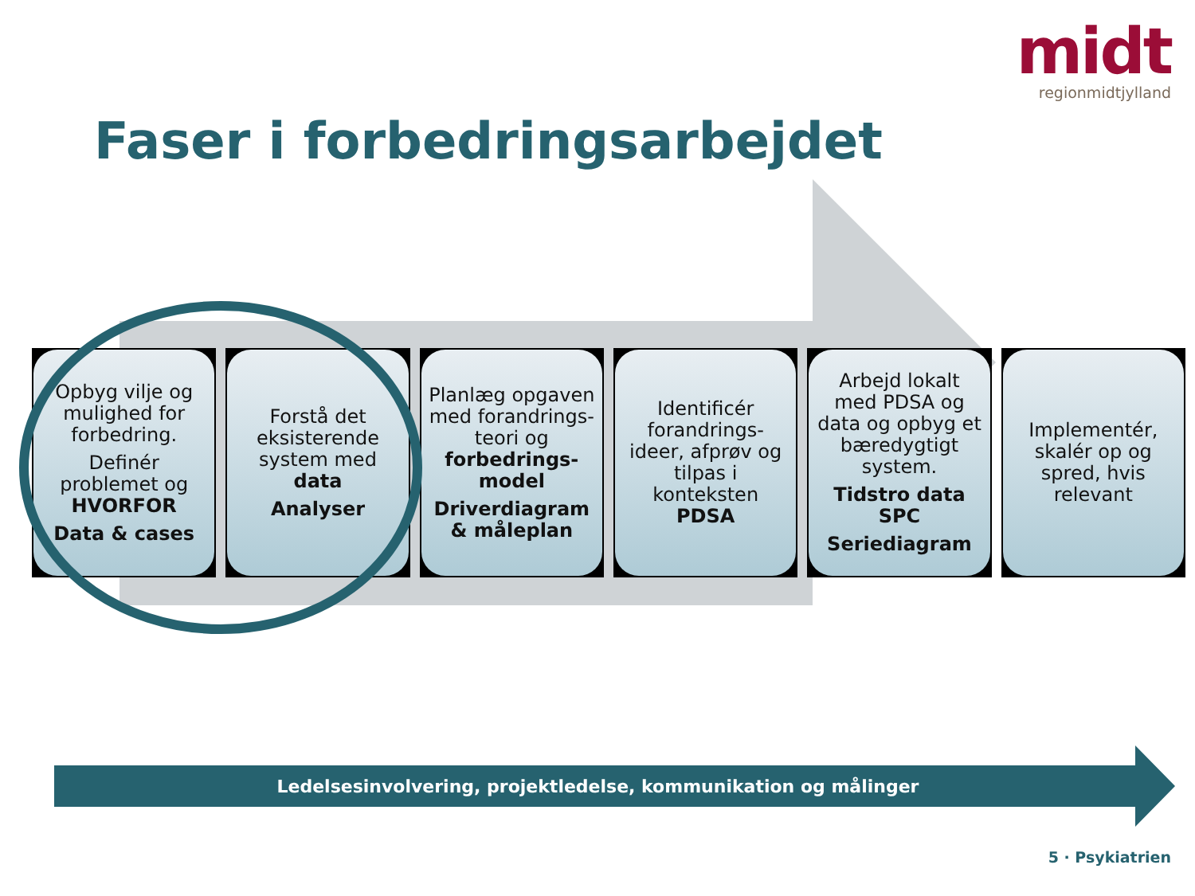midt
regionmidtjylland
Faser i forbedringsarbejdet
Opbyg vilje og mulighed for forbedring.
Definér problemet og HVORFOR
Data & cases
Forstå det eksisterende system med data
Analyser
Planlæg opgaven med forandrings-teori og forbedrings-model
Driverdiagram & måleplan
Identificér forandrings-ideer, afprøv og tilpas i konteksten PDSA
Arbejd lokalt med PDSA og data og opbyg et bæredygtigt system.
Tidstro data SPC
Seriediagram
Implementér, skalér op og spred, hvis relevant
Ledelsesinvolvering, projektledelse, kommunikation og målinger
5 · Psykiatrien